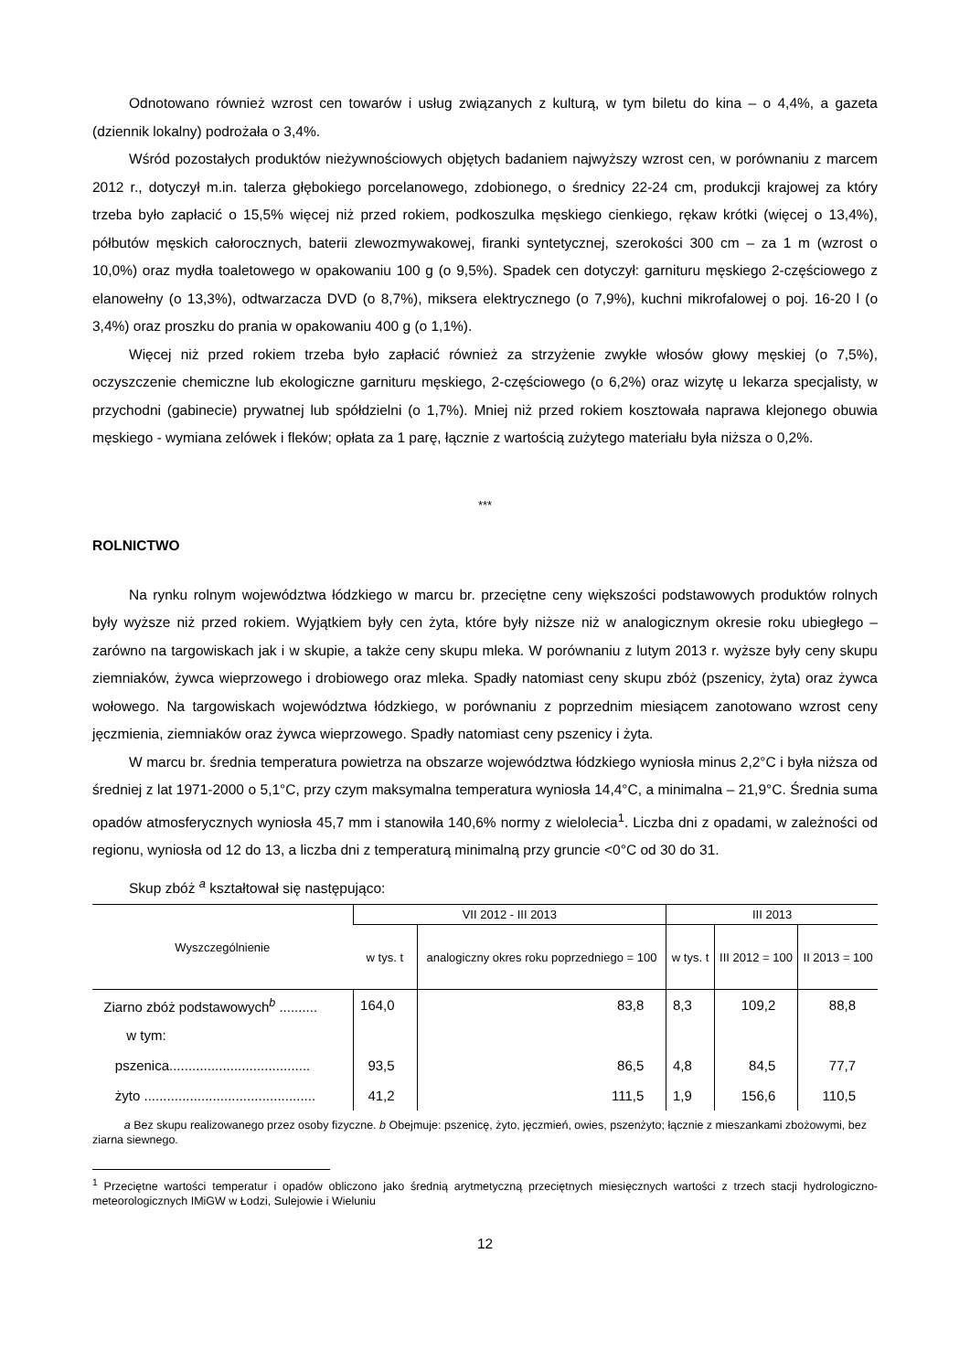Odnotowano również wzrost cen towarów i usług związanych z kulturą, w tym biletu do kina – o 4,4%, a gazeta (dziennik lokalny) podrożała o 3,4%.
Wśród pozostałych produktów nieżywnościowych objętych badaniem najwyższy wzrost cen, w porównaniu z marcem 2012 r., dotyczył m.in. talerza głębokiego porcelanowego, zdobionego, o średnicy 22-24 cm, produkcji krajowej za który trzeba było zapłacić o 15,5% więcej niż przed rokiem, podkoszulka męskiego cienkiego, rękaw krótki (więcej o 13,4%), półbutów męskich całorocznych, baterii zlewozmywakowej, firanki syntetycznej, szerokości 300 cm – za 1 m (wzrost o 10,0%) oraz mydła toaletowego w opakowaniu 100 g (o 9,5%). Spadek cen dotyczył: garnituru męskiego 2-częściowego z elanowełny (o 13,3%), odtwarzacza DVD (o 8,7%), miksera elektrycznego (o 7,9%), kuchni mikrofalowej o poj. 16-20 l (o 3,4%) oraz proszku do prania w opakowaniu 400 g (o 1,1%).
Więcej niż przed rokiem trzeba było zapłacić również za strzyżenie zwykłe włosów głowy męskiej (o 7,5%), oczyszczenie chemiczne lub ekologiczne garnituru męskiego, 2-częściowego (o 6,2%) oraz wizytę u lekarza specjalisty, w przychodni (gabinecie) prywatnej lub spółdzielni (o 1,7%). Mniej niż przed rokiem kosztowała naprawa klejonego obuwia męskiego - wymiana zelówek i fleków; opłata za 1 parę, łącznie z wartością zużytego materiału była niższa o 0,2%.
***
ROLNICTWO
Na rynku rolnym województwa łódzkiego w marcu br. przeciętne ceny większości podstawowych produktów rolnych były wyższe niż przed rokiem. Wyjątkiem były cen żyta, które były niższe niż w analogicznym okresie roku ubiegłego – zarówno na targowiskach jak i w skupie, a także ceny skupu mleka. W porównaniu z lutym 2013 r. wyższe były ceny skupu ziemniaków, żywca wieprzowego i drobiowego oraz mleka. Spadły natomiast ceny skupu zbóż (pszenicy, żyta) oraz żywca wołowego. Na targowiskach województwa łódzkiego, w porównaniu z poprzednim miesiącem zanotowano wzrost ceny jęczmienia, ziemniaków oraz żywca wieprzowego. Spadły natomiast ceny pszenicy i żyta.
W marcu br. średnia temperatura powietrza na obszarze województwa łódzkiego wyniosła minus 2,2°C i była niższa od średniej z lat 1971-2000 o 5,1°C, przy czym maksymalna temperatura wyniosła 14,4°C, a minimalna – 21,9°C. Średnia suma opadów atmosferycznych wyniosła 45,7 mm i stanowiła 140,6% normy z wielolecia<sup>1</sup>. Liczba dni z opadami, w zależności od regionu, wyniosła od 12 do 13, a liczba dni z temperaturą minimalną przy gruncie <0°C od 30 do 31.
Skup zbóż <sup>a</sup> kształtował się następująco:
| Wyszczególnienie | VII 2012 - III 2013 | | III 2013 | | |
| --- | --- | --- | --- | --- | --- |
| | w tys. t | analogiczny okres roku poprzedniego = 100 | w tys. t | III 2012 = 100 | II 2013 = 100 |
| Ziarno zbóż podstawowych<sup>b</sup> .......... | 164,0 | 83,8 | 8,3 | 109,2 | 88,8 |
| w tym: | | | | | |
| pszenica..................................... | 93,5 | 86,5 | 4,8 | 84,5 | 77,7 |
| żyto ............................................. | 41,2 | 111,5 | 1,9 | 156,6 | 110,5 |
a Bez skupu realizowanego przez osoby fizyczne. b Obejmuje: pszenicę, żyto, jęczmień, owies, pszenżyto; łącznie z mieszankami zbożowymi, bez ziarna siewnego.
<sup>1</sup> Przeciętne wartości temperatur i opadów obliczono jako średnią arytmetyczną przeciętnych miesięcznych wartości z trzech stacji hydrologiczno-meteorologicznych IMiGW w Łodzi, Sulejowie i Wieluniu
12